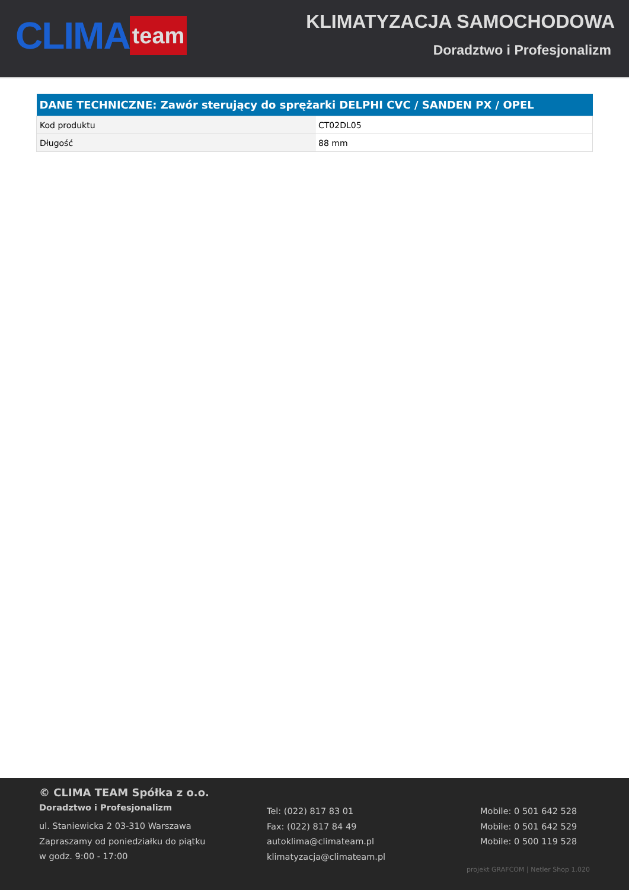CLIMA team
KLIMATYZACJA SAMOCHODOWA
Doradztwo i Profesjonalizm
| DANE TECHNICZNE: Zawór sterujący do sprężarki DELPHI CVC / SANDEN PX / OPEL | |
| --- | --- |
| Kod produktu | CT02DL05 |
| Długość | 88 mm |
© CLIMA TEAM Spółka z o.o.
Doradztwo i Profesjonalizm
ul. Staniewicka 2 03-310 Warszawa
Zapraszamy od poniedziałku do piątku
w godz. 9:00 - 17:00
Tel: (022) 817 83 01
Fax: (022) 817 84 49
autoklima@climateam.pl
klimatyzacja@climateam.pl
Mobile: 0 501 642 528
Mobile: 0 501 642 529
Mobile: 0 500 119 528
projekt GRAFCOM | Netler Shop 1.020